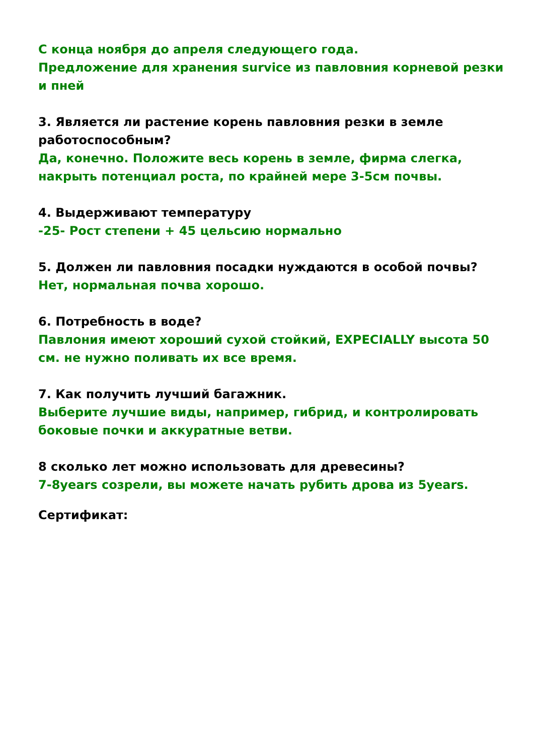С конца ноября до апреля следующего года.
Предложение для хранения survice из павловния корневой резки и пней
3. Является ли растение корень павловния резки в земле работоспособным?
Да, конечно. Положите весь корень в земле, фирма слегка, накрыть потенциал роста, по крайней мере 3-5см почвы.
4. Выдерживают температуру
-25- Рост степени + 45 цельсию нормально
5. Должен ли павловния посадки нуждаются в особой почвы?
Нет, нормальная почва хорошо.
6. Потребность в воде?
Павлония имеют хороший сухой стойкий, EXPECIALLY высота 50 см. не нужно поливать их все время.
7. Как получить лучший багажник.
Выберите лучшие виды, например, гибрид, и контролировать боковые почки и аккуратные ветви.
8 сколько лет можно использовать для древесины?
7-8years созрели, вы можете начать рубить дрова из 5years.
Сертификат: